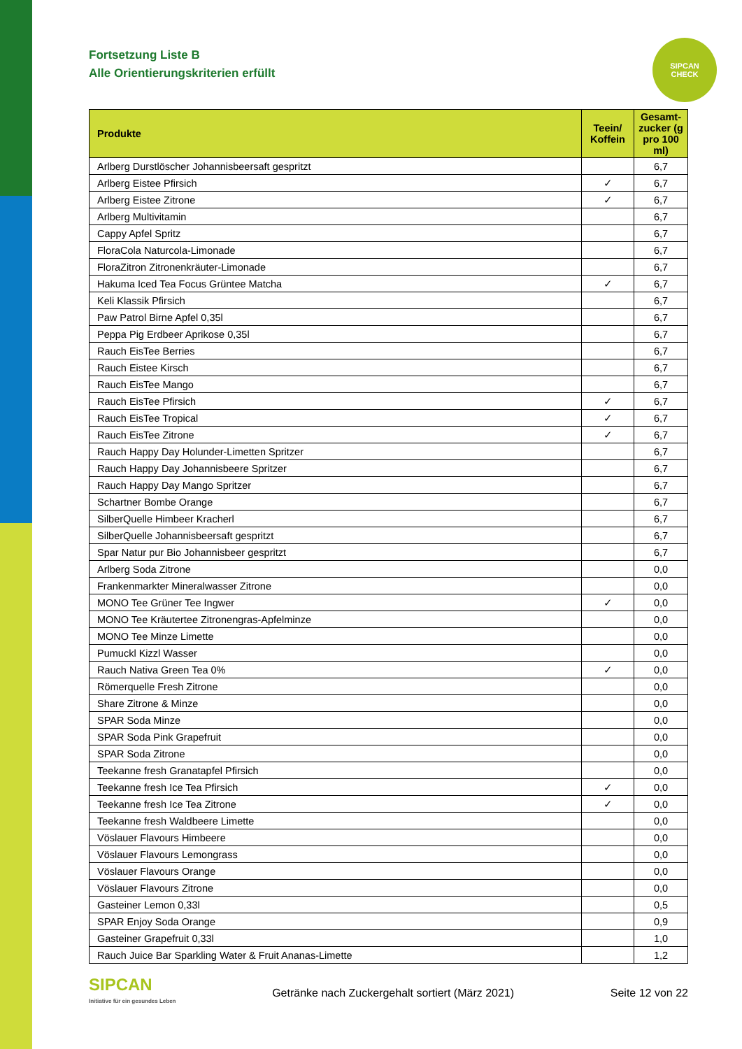SIPCAN
CHECK
Fortsetzung Liste B
Alle Orientierungskriterien erfüllt
| Produkte | Teein/ Koffein | Gesamt-zucker (g pro 100 ml) |
| --- | --- | --- |
| Arlberg Durstlöscher Johannisbeersaft gespritzt | | 6,7 |
| Arlberg Eistee Pfirsich | ✓ | 6,7 |
| Arlberg Eistee Zitrone | ✓ | 6,7 |
| Arlberg Multivitamin | | 6,7 |
| Cappy Apfel Spritz | | 6,7 |
| FloraCola Naturcola-Limonade | | 6,7 |
| FloraZitron Zitronenkräuter-Limonade | | 6,7 |
| Hakuma Iced Tea Focus Grüntee Matcha | ✓ | 6,7 |
| Keli Klassik Pfirsich | | 6,7 |
| Paw Patrol Birne Apfel 0,35l | | 6,7 |
| Peppa Pig Erdbeer Aprikose 0,35l | | 6,7 |
| Rauch EisTee Berries | | 6,7 |
| Rauch Eistee Kirsch | | 6,7 |
| Rauch EisTee Mango | | 6,7 |
| Rauch EisTee Pfirsich | ✓ | 6,7 |
| Rauch EisTee Tropical | ✓ | 6,7 |
| Rauch EisTee Zitrone | ✓ | 6,7 |
| Rauch Happy Day Holunder-Limetten Spritzer | | 6,7 |
| Rauch Happy Day Johannisbeere Spritzer | | 6,7 |
| Rauch Happy Day Mango Spritzer | | 6,7 |
| Schartner Bombe Orange | | 6,7 |
| SilberQuelle Himbeer Kracherl | | 6,7 |
| SilberQuelle Johannisbeersaft gespritzt | | 6,7 |
| Spar Natur pur Bio Johannisbeer gespritzt | | 6,7 |
| Arlberg Soda Zitrone | | 0,0 |
| Frankenmarkter Mineralwasser Zitrone | | 0,0 |
| MONO Tee Grüner Tee Ingwer | ✓ | 0,0 |
| MONO Tee Kräutertee Zitronengras-Apfelminze | | 0,0 |
| MONO Tee Minze Limette | | 0,0 |
| Pumuckl Kizzl Wasser | | 0,0 |
| Rauch Nativa Green Tea 0% | ✓ | 0,0 |
| Römerquelle Fresh Zitrone | | 0,0 |
| Share Zitrone & Minze | | 0,0 |
| SPAR Soda Minze | | 0,0 |
| SPAR Soda Pink Grapefruit | | 0,0 |
| SPAR Soda Zitrone | | 0,0 |
| Teekanne fresh Granatapfel Pfirsich | | 0,0 |
| Teekanne fresh Ice Tea Pfirsich | ✓ | 0,0 |
| Teekanne fresh Ice Tea Zitrone | ✓ | 0,0 |
| Teekanne fresh Waldbeere Limette | | 0,0 |
| Vöslauer Flavours Himbeere | | 0,0 |
| Vöslauer Flavours Lemongrass | | 0,0 |
| Vöslauer Flavours Orange | | 0,0 |
| Vöslauer Flavours Zitrone | | 0,0 |
| Gasteiner Lemon 0,33l | | 0,5 |
| SPAR Enjoy Soda Orange | | 0,9 |
| Gasteiner Grapefruit 0,33l | | 1,0 |
| Rauch Juice Bar Sparkling Water & Fruit Ananas-Limette | | 1,2 |
SIPCAN
Initiative für ein gesundes Leben
Getränke nach Zuckergehalt sortiert (März 2021)
Seite 12 von 22